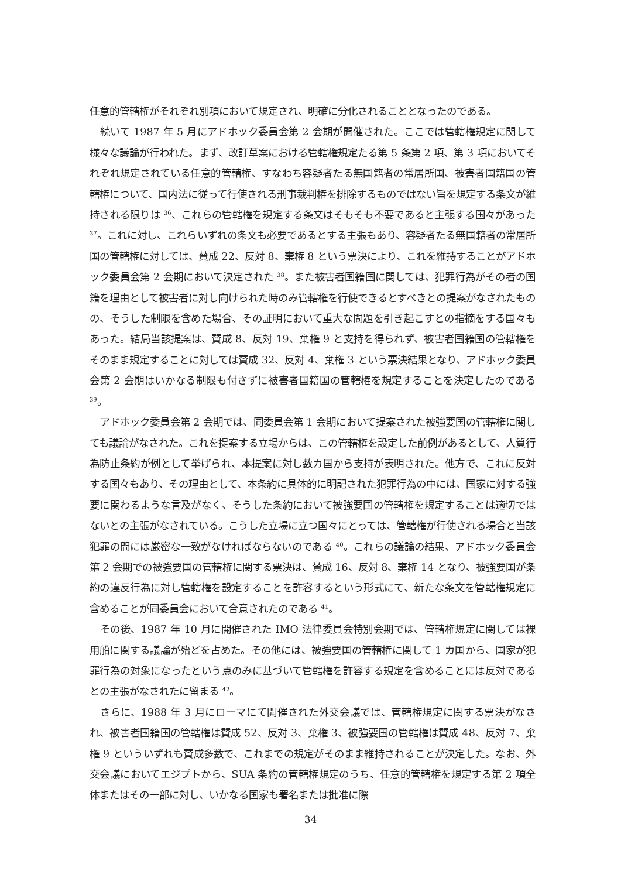任意的管轄権がそれぞれ別項において規定され、明確に分化されることとなったのである。
続いて 1987 年 5 月にアドホック委員会第 2 会期が開催された。ここでは管轄権規定に関して様々な議論が行われた。まず、改訂草案における管轄権規定たる第 5 条第 2 項、第 3 項においてそれぞれ規定されている任意的管轄権、すなわち容疑者たる無国籍者の常居所国、被害者国籍国の管轄権について、国内法に従って行使される刑事裁判権を排除するものではない旨を規定する条文が維持される限りは <sup>36</sup>、これらの管轄権を規定する条文はそもそも不要であると主張する国々があった <sup>37</sup>。これに対し、これらいずれの条文も必要であるとする主張もあり、容疑者たる無国籍者の常居所国の管轄権に対しては、賛成 22、反対 8、棄権 8 という票決により、これを維持することがアドホック委員会第 2 会期において決定された <sup>38</sup>。また被害者国籍国に関しては、犯罪行為がその者の国籍を理由として被害者に対し向けられた時のみ管轄権を行使できるとすべきとの提案がなされたものの、そうした制限を含めた場合、その証明において重大な問題を引き起こすとの指摘をする国々もあった。結局当該提案は、賛成 8、反対 19、棄権 9 と支持を得られず、被害者国籍国の管轄権をそのまま規定することに対しては賛成 32、反対 4、棄権 3 という票決結果となり、アドホック委員会第 2 会期はいかなる制限も付さずに被害者国籍国の管轄権を規定することを決定したのである <sup>39</sup>。
アドホック委員会第 2 会期では、同委員会第 1 会期において提案された被強要国の管轄権に関しても議論がなされた。これを提案する立場からは、この管轄権を設定した前例があるとして、人質行為防止条約が例として挙げられ、本提案に対し数カ国から支持が表明された。他方で、これに反対する国々もあり、その理由として、本条約に具体的に明記された犯罪行為の中には、国家に対する強要に関わるような言及がなく、そうした条約において被強要国の管轄権を規定することは適切ではないとの主張がなされている。こうした立場に立つ国々にとっては、管轄権が行使される場合と当該犯罪の間には厳密な一致がなければならないのである <sup>40</sup>。これらの議論の結果、アドホック委員会第 2 会期での被強要国の管轄権に関する票決は、賛成 16、反対 8、棄権 14 となり、被強要国が条約の違反行為に対し管轄権を設定することを許容するという形式にて、新たな条文を管轄権規定に含めることが同委員会において合意されたのである <sup>41</sup>。
その後、1987 年 10 月に開催された IMO 法律委員会特別会期では、管轄権規定に関しては裸用船に関する議論が殆どを占めた。その他には、被強要国の管轄権に関して 1 カ国から、国家が犯罪行為の対象になったという点のみに基づいて管轄権を許容する規定を含めることには反対であるとの主張がなされたに留まる <sup>42</sup>。
さらに、1988 年 3 月にローマにて開催された外交会議では、管轄権規定に関する票決がなされ、被害者国籍国の管轄権は賛成 52、反対 3、棄権 3、被強要国の管轄権は賛成 48、反対 7、棄権 9 といういずれも賛成多数で、これまでの規定がそのまま維持されることが決定した。なお、外交会議においてエジプトから、SUA 条約の管轄権規定のうち、任意的管轄権を規定する第 2 項全体またはその一部に対し、いかなる国家も署名または批准に際
34